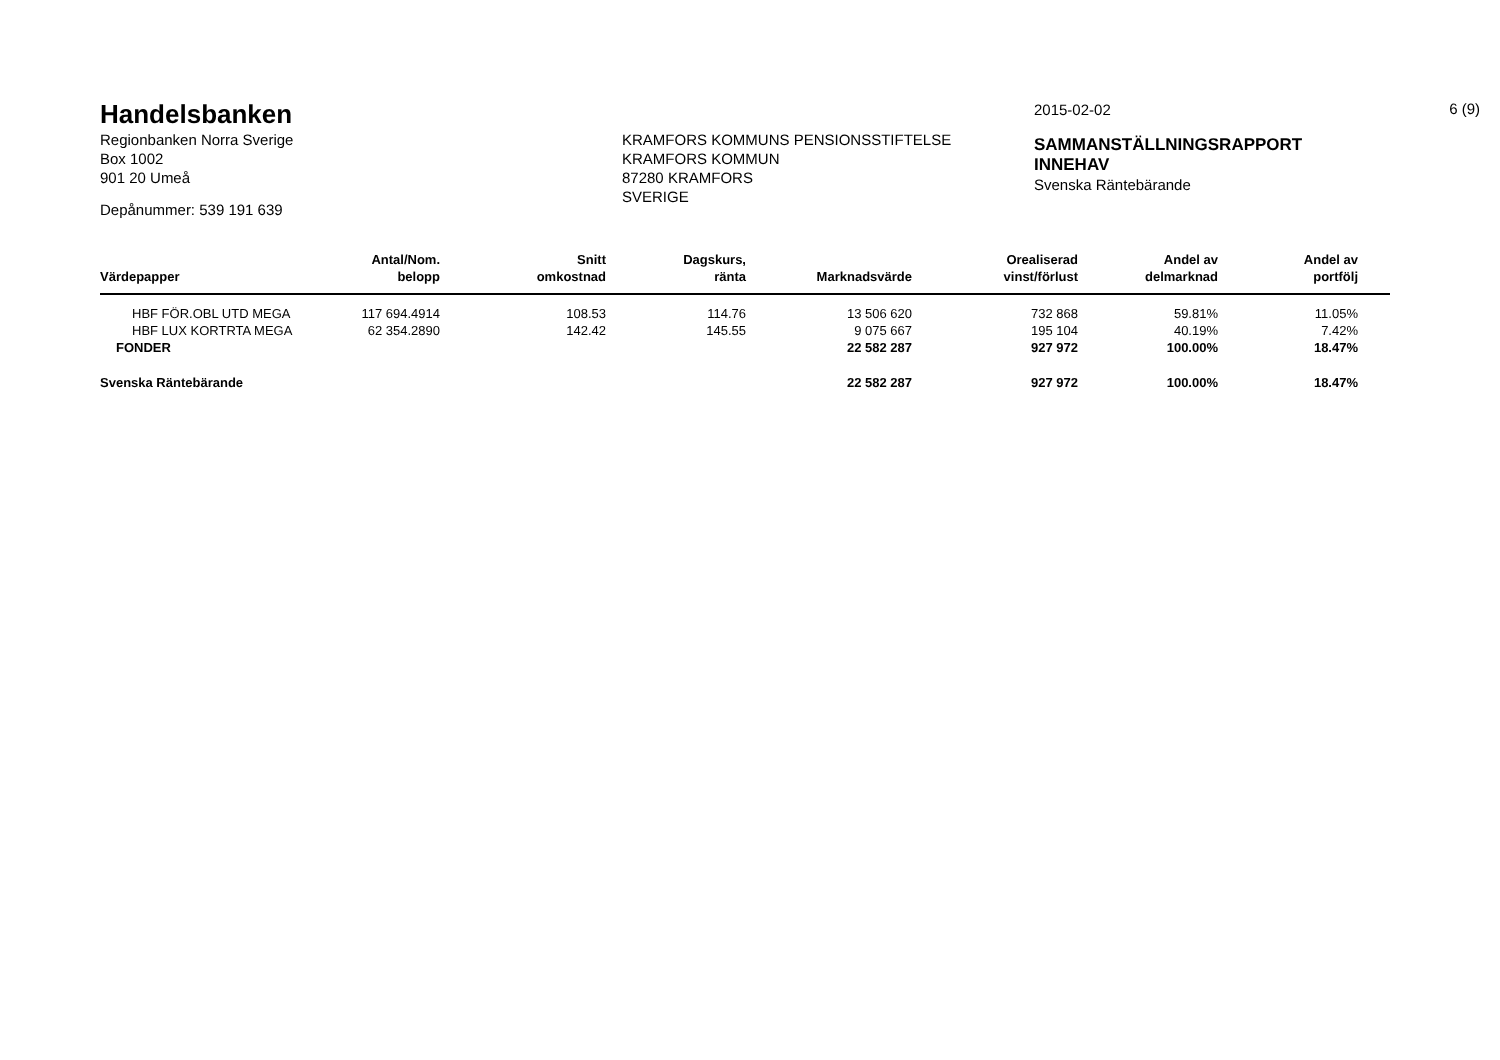6 (9)
Handelsbanken
Regionbanken Norra Sverige
Box 1002
901 20 Umeå
Depånummer: 539 191 639
KRAMFORS KOMMUNS PENSIONSSTIFTELSE
KRAMFORS KOMMUN
87280 KRAMFORS
SVERIGE
2015-02-02
SAMMANSTÄLLNINGSRAPPORT
INNEHAV
Svenska Räntebärande
| Värdepapper | Antal/Nom. belopp | Snitt omkostnad | Dagskurs, ränta | Marknadsvärde | Orealiserad vinst/förlust | Andel av delmarknad | Andel av portfölj | |
| --- | --- | --- | --- | --- | --- | --- | --- | --- |
| HBF FÖR.OBL UTD MEGA | 117 694.4914 | 108.53 | 114.76 | 13 506 620 | 732 868 | 59.81% | 11.05% | |
| HBF LUX KORTRTA MEGA | 62 354.2890 | 142.42 | 145.55 | 9 075 667 | 195 104 | 40.19% | 7.42% | |
| FONDER | | | | 22 582 287 | 927 972 | 100.00% | 18.47% | |
| Svenska Räntebärande | | | | 22 582 287 | 927 972 | 100.00% | 18.47% | |